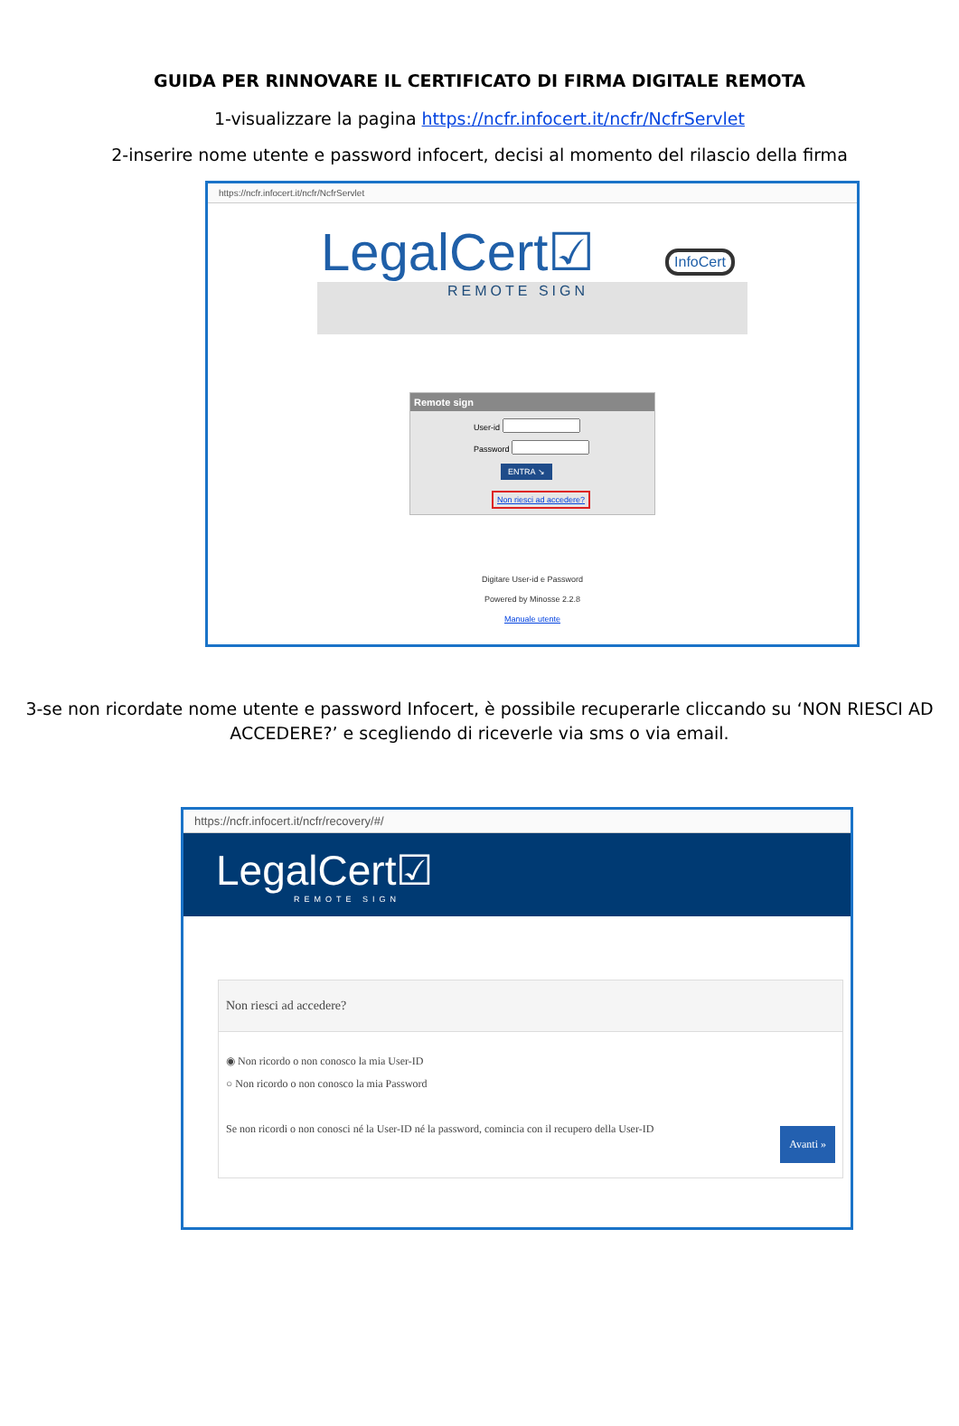GUIDA PER RINNOVARE IL CERTIFICATO DI FIRMA DIGITALE REMOTA
1-visualizzare la pagina https://ncfr.infocert.it/ncfr/NcfrServlet
2-inserire nome utente e password infocert, decisi al momento del rilascio della firma
https://ncfr.infocert.it/ncfr/NcfrServlet
LegalCert☑
REMOTE SIGN
InfoCert
Remote sign
User-id
Password
ENTRA ↘ Non riesci ad accedere?
Digitare User-id e Password
Powered by Minosse 2.2.8
Manuale utente
3-se non ricordate nome utente e password Infocert, è possibile recuperarle cliccando su ‘NON RIESCI AD ACCEDERE?’ e scegliendo di riceverle via sms o via email.
https://ncfr.infocert.it/ncfr/recovery/#/
LegalCert☑
REMOTE SIGN
Non riesci ad accedere?
◉ Non ricordo o non conosco la mia User-ID
○ Non ricordo o non conosco la mia Password
Se non ricordi o non conosci né la User-ID né la password, comincia con il recupero della User-ID
Avanti »